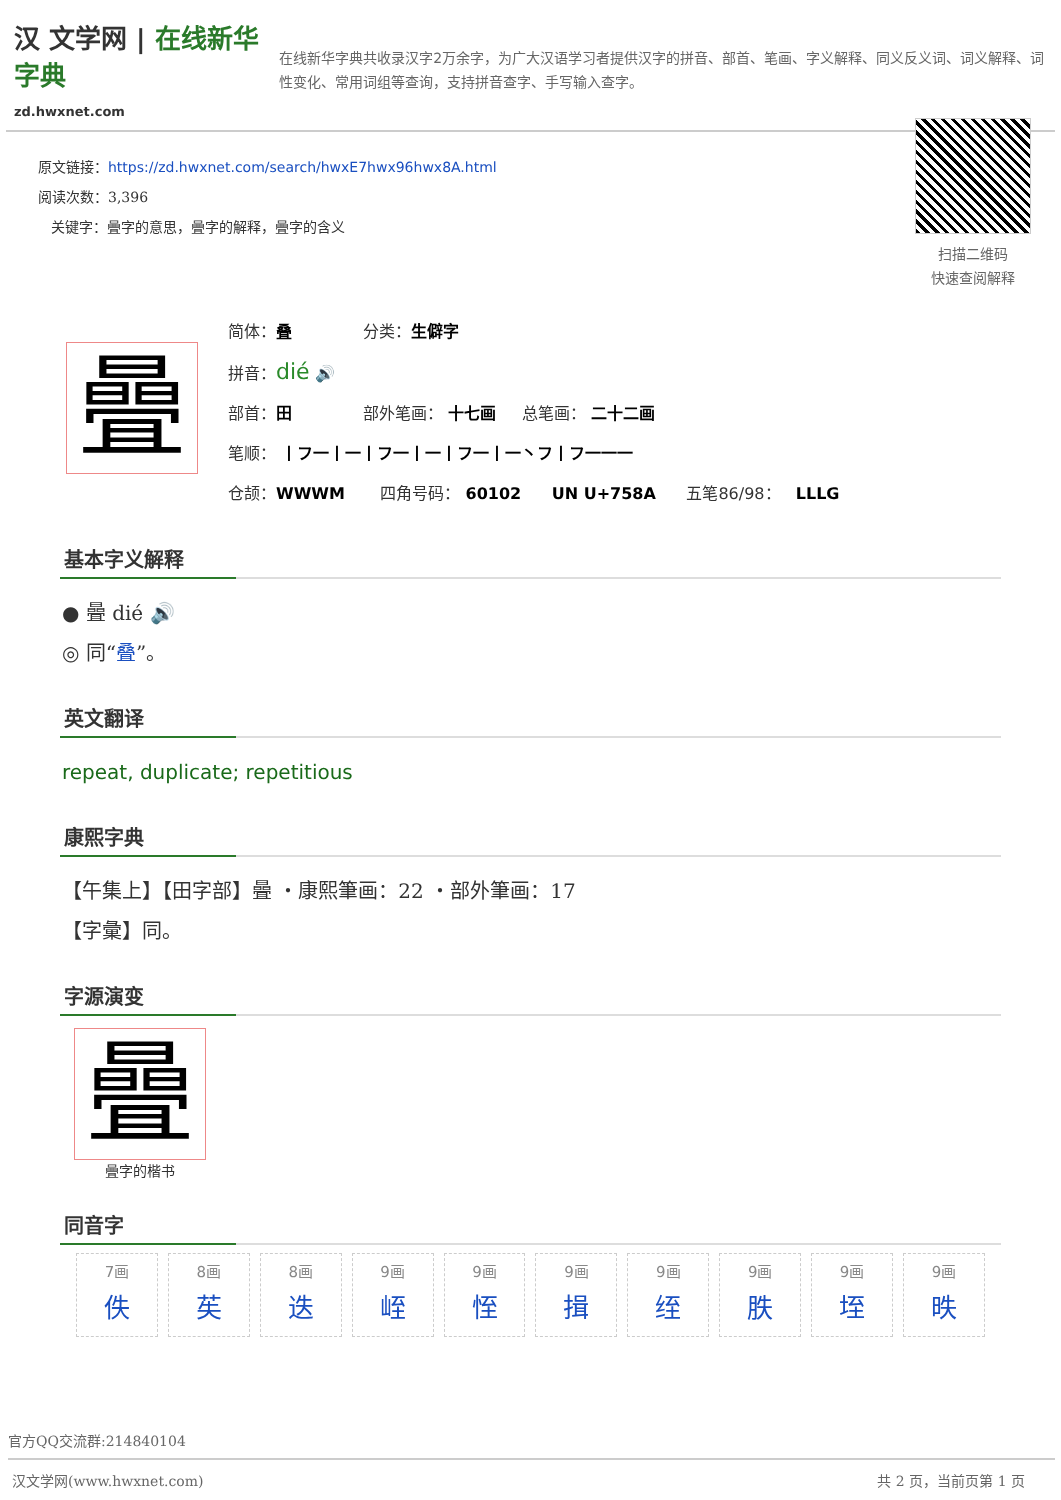汉 文学网 | 在线新华字典
zd.hwxnet.com
在线新华字典共收录汉字2万余字，为广大汉语学习者提供汉字的拼音、部首、笔画、字义解释、同义反义词、词义解释、词性变化、常用词组等查询，支持拼音查字、手写输入查字。
原文链接：https://zd.hwxnet.com/search/hwxE7hwx96hwx8A.html
阅读次数：3,396
关键字：曡字的意思，曡字的解释，曡字的含义
扫描二维码
快速查阅解释
曡
简体：叠 分类：生僻字
拼音：dié 🔊
部首：田 部外笔画： 十七画 总笔画： 二十二画
笔顺： 丨フ一丨一丨フ一丨一丨フ一丨一丶フ丨フ一一一
仓颉：WWWM 四角号码： 60102 UN U+758A 五笔86/98： LLLG
基本字义解释
● 曡 dié 🔊
◎ 同“叠”。
英文翻译
repeat, duplicate; repetitious
康熙字典
【午集上】【田字部】曡 ・康熙筆画：22 ・部外筆画：17
【字彙】同。
字源演变
曡
曡字的楷书
同音字
| 7画 佚 | 8画 苵 | 8画 迭 | 9画 峌 | 9画 恎 | 9画 揖 | 9画 绖 | 9画 胅 | 9画 垤 | 9画 昳 |
官方QQ交流群:214840104
汉文学网(www.hwxnet.com) 共 2 页，当前页第 1 页